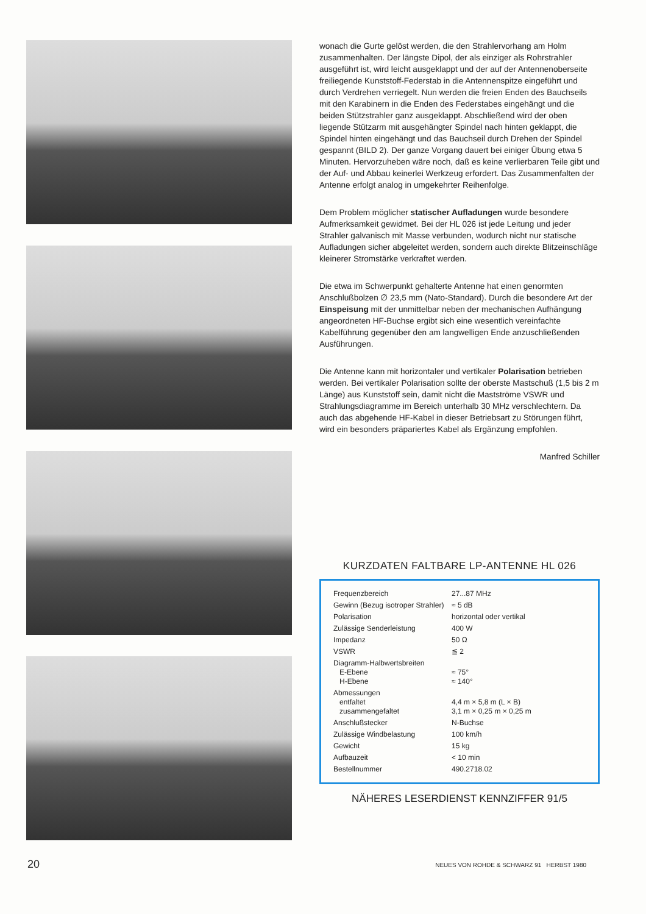wonach die Gurte gelöst werden, die den Strahlervorhang am Holm zusammenhalten. Der längste Dipol, der als einziger als Rohrstrahler ausgeführt ist, wird leicht ausgeklappt und der auf der Antennenoberseite freiliegende Kunststoff-Federstab in die Antennenspitze eingeführt und durch Verdrehen verriegelt. Nun werden die freien Enden des Bauchseils mit den Karabinern in die Enden des Federstabes eingehängt und die beiden Stützstrahler ganz ausgeklappt. Abschließend wird der oben liegende Stützarm mit ausgehängter Spindel nach hinten geklappt, die Spindel hinten eingehängt und das Bauchseil durch Drehen der Spindel gespannt (BILD 2). Der ganze Vorgang dauert bei einiger Übung etwa 5 Minuten. Hervorzuheben wäre noch, daß es keine verlierbaren Teile gibt und der Auf- und Abbau keinerlei Werkzeug erfordert. Das Zusammenfalten der Antenne erfolgt analog in umgekehrter Reihenfolge.
Dem Problem möglicher statischer Aufladungen wurde besondere Aufmerksamkeit gewidmet. Bei der HL 026 ist jede Leitung und jeder Strahler galvanisch mit Masse verbunden, wodurch nicht nur statische Aufladungen sicher abgeleitet werden, sondern auch direkte Blitzeinschläge kleinerer Stromstärke verkraftet werden.
Die etwa im Schwerpunkt gehalterte Antenne hat einen genormten Anschlußbolzen ∅ 23,5 mm (Nato-Standard). Durch die besondere Art der Einspeisung mit der unmittelbar neben der mechanischen Aufhängung angeordneten HF-Buchse ergibt sich eine wesentlich vereinfachte Kabelführung gegenüber den am langwelligen Ende anzuschließenden Ausführungen.
Die Antenne kann mit horizontaler und vertikaler Polarisation betrieben werden. Bei vertikaler Polarisation sollte der oberste Mastschuß (1,5 bis 2 m Länge) aus Kunststoff sein, damit nicht die Mastströme VSWR und Strahlungsdiagramme im Bereich unterhalb 30 MHz verschlechtern. Da auch das abgehende HF-Kabel in dieser Betriebsart zu Störungen führt, wird ein besonders präpariertes Kabel als Ergänzung empfohlen.
Manfred Schiller
KURZDATEN FALTBARE LP-ANTENNE HL 026
| Frequenzbereich | 27...87 MHz |
| Gewinn (Bezug isotroper Strahler) | ≈ 5 dB |
| Polarisation | horizontal oder vertikal |
| Zulässige Senderleistung | 400 W |
| Impedanz | 50 Ω |
| VSWR | ≦ 2 |
| Diagramm-Halbwertsbreiten E-Ebene H-Ebene | ≈ 75° ≈ 140° |
| Abmessungen entfaltet zusammengefaltet | 4,4 m × 5,8 m (L × B) 3,1 m × 0,25 m × 0,25 m |
| Anschlußstecker | N-Buchse |
| Zulässige Windbelastung | 100 km/h |
| Gewicht | 15 kg |
| Aufbauzeit | < 10 min |
| Bestellnummer | 490.2718.02 |
NÄHERES LESERDIENST KENNZIFFER 91/5
20
NEUES VON ROHDE & SCHWARZ 91 HERBST 1980